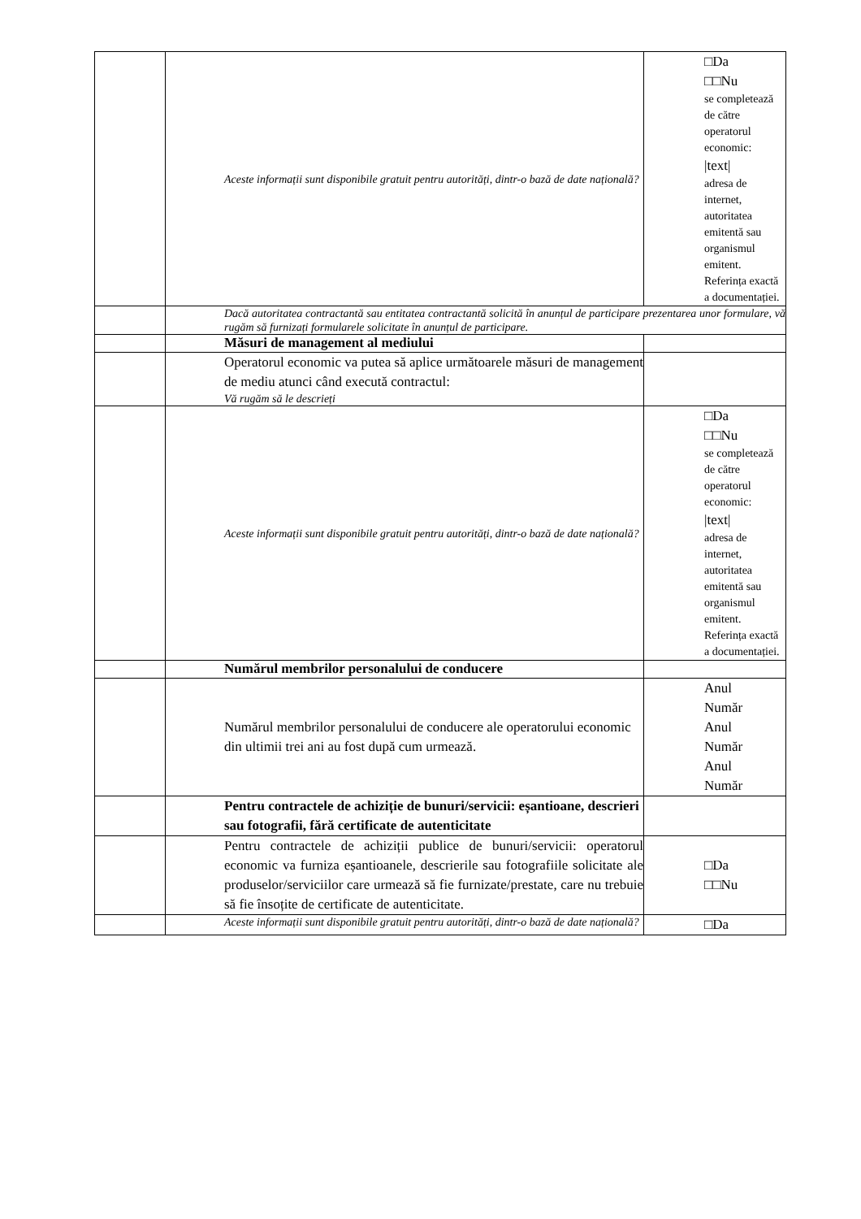| | Aceste informații sunt disponibile gratuit pentru autorități, dintr-o bază de date națională? | □Da □□Nu se completează de către operatorul economic: /text/ adresa de internet, autoritatea emitentă sau organismul emitent. Referința exactă a documentației. |
| | Dacă autoritatea contractantă sau entitatea contractantă solicită în anunțul de participare prezentarea unor formulare, vă rugăm să furnizați formularele solicitate în anunțul de participare. | |
| | Măsuri de management al mediului | |
| | Operatorul economic va putea să aplice următoarele măsuri de management de mediu atunci când execută contractul: Vă rugăm să le descrieți | |
| | Aceste informații sunt disponibile gratuit pentru autorități, dintr-o bază de date națională? | □Da □□Nu se completează de către operatorul economic: /text/ adresa de internet, autoritatea emitentă sau organismul emitent. Referința exactă a documentației. |
| | Numărul membrilor personalului de conducere | |
| | Numărul membrilor personalului de conducere ale operatorului economic din ultimii trei ani au fost după cum urmează. | Anul Număr Anul Număr Anul Număr |
| | Pentru contractele de achiziție de bunuri/servicii: eșantioane, descrieri sau fotografii, fără certificate de autenticitate | |
| | Pentru contractele de achiziții publice de bunuri/servicii: operatorul economic va furniza eșantioanele, descrierile sau fotografiile solicitate ale produselor/serviciilor care urmează să fie furnizate/prestate, care nu trebuie să fie însoțite de certificate de autenticitate. | □Da □□Nu |
| | Aceste informații sunt disponibile gratuit pentru autorități, dintr-o bază de date națională? | □Da |